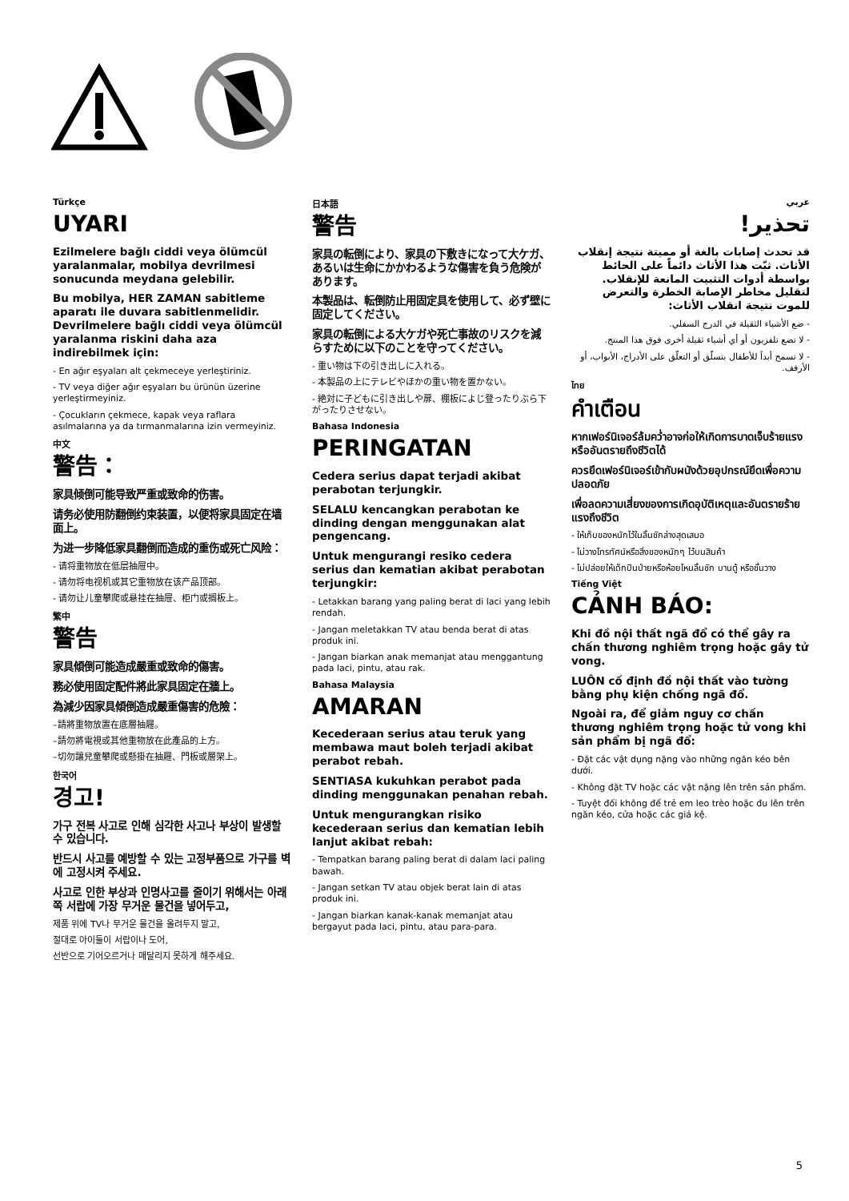Türkçe
UYARI
Ezilmelere bağlı ciddi veya ölümcül yaralanmalar, mobilya devrilmesi sonucunda meydana gelebilir.
Bu mobilya, HER ZAMAN sabitleme aparatı ile duvara sabitlenmelidir. Devrilmelere bağlı ciddi veya ölümcül yaralanma riskini daha aza indirebilmek için:
- En ağır eşyaları alt çekmeceye yerleştiriniz.
- TV veya diğer ağır eşyaları bu ürünün üzerine yerleştirmeyiniz.
- Çocukların çekmece, kapak veya raflara asılmalarına ya da tırmanmalarına izin vermeyiniz.
中文
警告：
家具倾倒可能导致严重或致命的伤害。
请务必使用防翻倒约束装置，以便将家具固定在墙面上。
为进一步降低家具翻倒而造成的重伤或死亡风险：
- 请将重物放在低层抽屉中。
- 请勿将电视机或其它重物放在该产品顶部。
- 请勿让儿童攀爬或悬挂在抽屉、柜门或搁板上。
繁中
警告
家具傾倒可能造成嚴重或致命的傷害。
務必使用固定配件將此家具固定在牆上。
為減少因家具傾倒造成嚴重傷害的危險：
–請將重物放置在底層抽屜。
–請勿將電視或其他重物放在此產品的上方。
–切勿讓兒童攀爬或懸掛在抽屜、門板或層架上。
한국어
경고!
가구 전복 사고로 인해 심각한 사고나 부상이 발생할 수 있습니다.
반드시 사고를 예방할 수 있는 고정부품으로 가구를 벽에 고정시켜 주세요.
사고로 인한 부상과 인명사고를 줄이기 위해서는 아래쪽 서랍에 가장 무거운 물건을 넣어두고,
제품 위에 TV나 무거운 물건을 올려두지 말고,
절대로 아이들이 서랍이나 도어,
선반으로 기어오르거나 매달리지 못하게 해주세요.
日本語
警告
家具の転倒により、家具の下敷きになって大ケガ、あるいは生命にかかわるような傷害を負う危険があります。
本製品は、転倒防止用固定具を使用して、必ず壁に固定してください。
家具の転倒による大ケガや死亡事故のリスクを減らすために以下のことを守ってください。
- 重い物は下の引き出しに入れる。
- 本製品の上にテレビやほかの重い物を置かない。
- 絶対に子どもに引き出しや扉、棚板によじ登ったりぶら下がったりさせない。
Bahasa Indonesia
PERINGATAN
Cedera serius dapat terjadi akibat perabotan terjungkir.
SELALU kencangkan perabotan ke dinding dengan menggunakan alat pengencang.
Untuk mengurangi resiko cedera serius dan kematian akibat perabotan terjungkir:
- Letakkan barang yang paling berat di laci yang lebih rendah.
- Jangan meletakkan TV atau benda berat di atas produk ini.
- Jangan biarkan anak memanjat atau menggantung pada laci, pintu, atau rak.
Bahasa Malaysia
AMARAN
Kecederaan serius atau teruk yang membawa maut boleh terjadi akibat perabot rebah.
SENTIASA kukuhkan perabot pada dinding menggunakan penahan rebah.
Untuk mengurangkan risiko kecederaan serius dan kematian lebih lanjut akibat rebah:
- Tempatkan barang paling berat di dalam laci paling bawah.
- Jangan setkan TV atau objek berat lain di atas produk ini.
- Jangan biarkan kanak-kanak memanjat atau bergayut pada laci, pintu, atau para-para.
عربي
تحذير!
قد تحدث إصابات بالغة أو مميتة نتيجة إنقلاب الأثاث. ثبّت هذا الأثاث دائماً على الحائط بواسطة أدوات التثبيت المانعة للإنقلاب. لتقليل مخاطر الإصابة الخطرة والتعرض للموت نتيجة انقلاب الأثاث:
- ضع الأشياء الثقيلة في الدرج السفلي.
- لا تضع تلفزيون أو أي أشياء ثقيلة أخرى فوق هذا المنتج.
- لا تسمح أبداً للأطفال بتسلّق أو التعلّق على الأدراج، الأبواب، أو الأرفف.
ไทย
คำเตือน
หากเฟอร์นิเจอร์ล้มคว่ำอาจก่อให้เกิดการบาดเจ็บร้ายแรงหรืออันตรายถึงชีวิตได้
ควรยึดเฟอร์นิเจอร์เข้ากับผนังด้วยอุปกรณ์ยึดเพื่อความปลอดภัย
เพื่อลดความเสี่ยงของการเกิดอุบัติเหตุและอันตรายร้ายแรงถึงชีวิต
- ให้เก็บของหนักไว้ในลิ้นชักล่างสุดเสมอ
- ไม่วางโทรทัศน์หรือสิ่งของหนักๆ ไว้บนสินค้า
- ไม่ปล่อยให้เด็กปีนป่ายหรือห้อยโหนลิ้นชัก บานตู้ หรือชั้นวาง
Tiếng Việt
CẢNH BÁO:
Khi đồ nội thất ngã đổ có thể gây ra chấn thương nghiêm trọng hoặc gây tử vong.
LUÔN cố định đồ nội thất vào tường bằng phụ kiện chống ngã đổ.
Ngoài ra, để giảm nguy cơ chấn thương nghiêm trọng hoặc tử vong khi sản phẩm bị ngã đổ:
- Đặt các vật dụng nặng vào những ngăn kéo bên dưới.
- Không đặt TV hoặc các vật nặng lên trên sản phẩm.
- Tuyệt đối không để trẻ em leo trèo hoặc đu lên trên ngăn kéo, cửa hoặc các giá kệ.
5